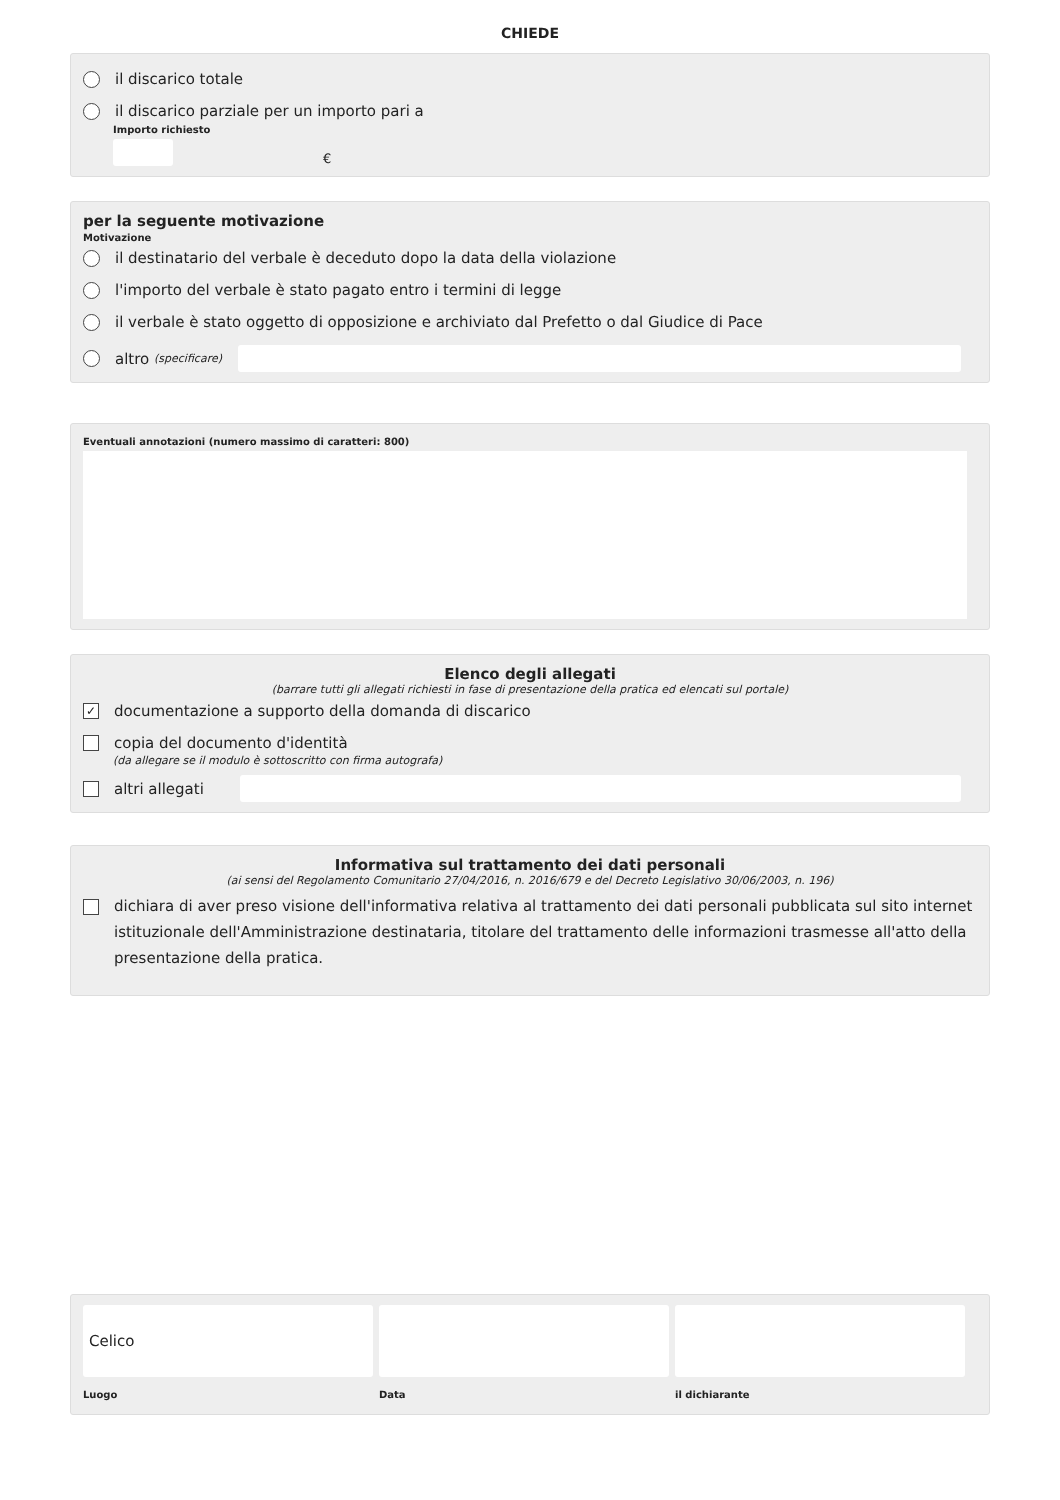CHIEDE
il discarico totale
il discarico parziale per un importo pari a
Importo richiesto
€
per la seguente motivazione
Motivazione
il destinatario del verbale è deceduto dopo la data della violazione
l'importo del verbale è stato pagato entro i termini di legge
il verbale è stato oggetto di opposizione e archiviato dal Prefetto o dal Giudice di Pace
altro (specificare)
Eventuali annotazioni (numero massimo di caratteri: 800)
Elenco degli allegati
(barrare tutti gli allegati richiesti in fase di presentazione della pratica ed elencati sul portale)
✓ documentazione a supporto della domanda di discarico
copia del documento d'identità
(da allegare se il modulo è sottoscritto con firma autografa)
altri allegati
Informativa sul trattamento dei dati personali
(ai sensi del Regolamento Comunitario 27/04/2016, n. 2016/679 e del Decreto Legislativo 30/06/2003, n. 196)
dichiara di aver preso visione dell'informativa relativa al trattamento dei dati personali pubblicata sul sito internet istituzionale dell'Amministrazione destinataria, titolare del trattamento delle informazioni trasmesse all'atto della presentazione della pratica.
Celico
Luogo
Data il dichiarante